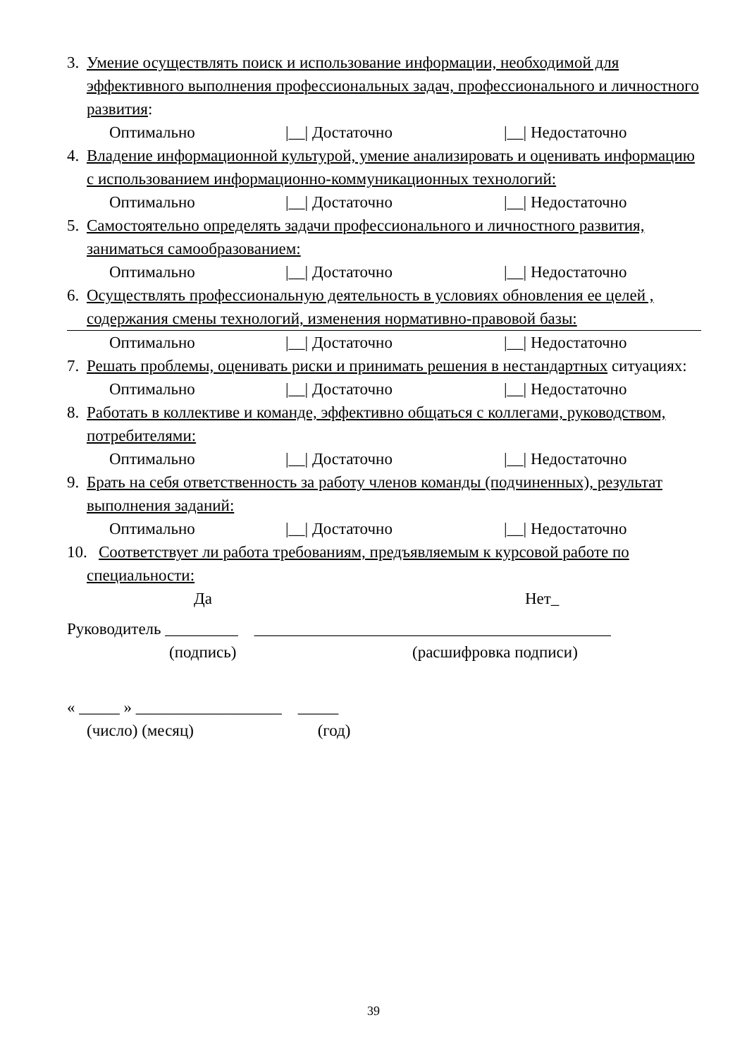3. Умение осуществлять поиск и использование информации, необходимой для эффективного выполнения профессиональных задач, профессионального и личностного развития:
Оптимально |__| Достаточно |__| Недостаточно
4. Владение информационной культурой, умение анализировать и оценивать информацию с использованием информационно-коммуникационных технологий:
Оптимально |__| Достаточно |__| Недостаточно
5. Самостоятельно определять задачи профессионального и личностного развития, заниматься самообразованием:
Оптимально |__| Достаточно |__| Недостаточно
6. Осуществлять профессиональную деятельность в условиях обновления ее целей , содержания смены технологий, изменения нормативно-правовой базы:
Оптимально |__| Достаточно |__| Недостаточно
7. Решать проблемы, оценивать риски и принимать решения в нестандартных ситуациях:
Оптимально |__| Достаточно |__| Недостаточно
8. Работать в коллективе и команде, эффективно общаться с коллегами, руководством, потребителями:
Оптимально |__| Достаточно |__| Недостаточно
9. Брать на себя ответственность за работу членов команды (подчиненных), результат выполнения заданий:
Оптимально |__| Достаточно |__| Недостаточно
10. Соответствует ли работа требованиям, предъявляемым к курсовой работе по
специальности:
Да Нет_
Руководитель _________ ____________________________________________
(подпись) (расшифровка подписи)
« _____ » __________________ _____
(число) (месяц) (год)
39